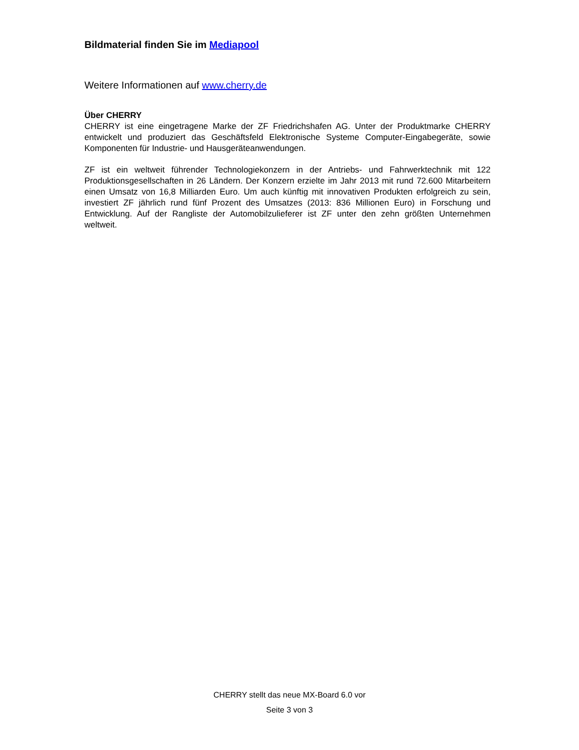Bildmaterial finden Sie im Mediapool
Weitere Informationen auf www.cherry.de
Über CHERRY
CHERRY ist eine eingetragene Marke der ZF Friedrichshafen AG. Unter der Produktmarke CHERRY entwickelt und produziert das Geschäftsfeld Elektronische Systeme Computer-Eingabegeräte, sowie Komponenten für Industrie- und Hausgeräteanwendungen.
ZF ist ein weltweit führender Technologiekonzern in der Antriebs- und Fahrwerktechnik mit 122 Produktionsgesellschaften in 26 Ländern. Der Konzern erzielte im Jahr 2013 mit rund 72.600 Mitarbeitern einen Umsatz von 16,8 Milliarden Euro. Um auch künftig mit innovativen Produkten erfolgreich zu sein, investiert ZF jährlich rund fünf Prozent des Umsatzes (2013: 836 Millionen Euro) in Forschung und Entwicklung. Auf der Rangliste der Automobilzulieferer ist ZF unter den zehn größten Unternehmen weltweit.
CHERRY stellt das neue MX-Board 6.0 vor
Seite 3 von 3